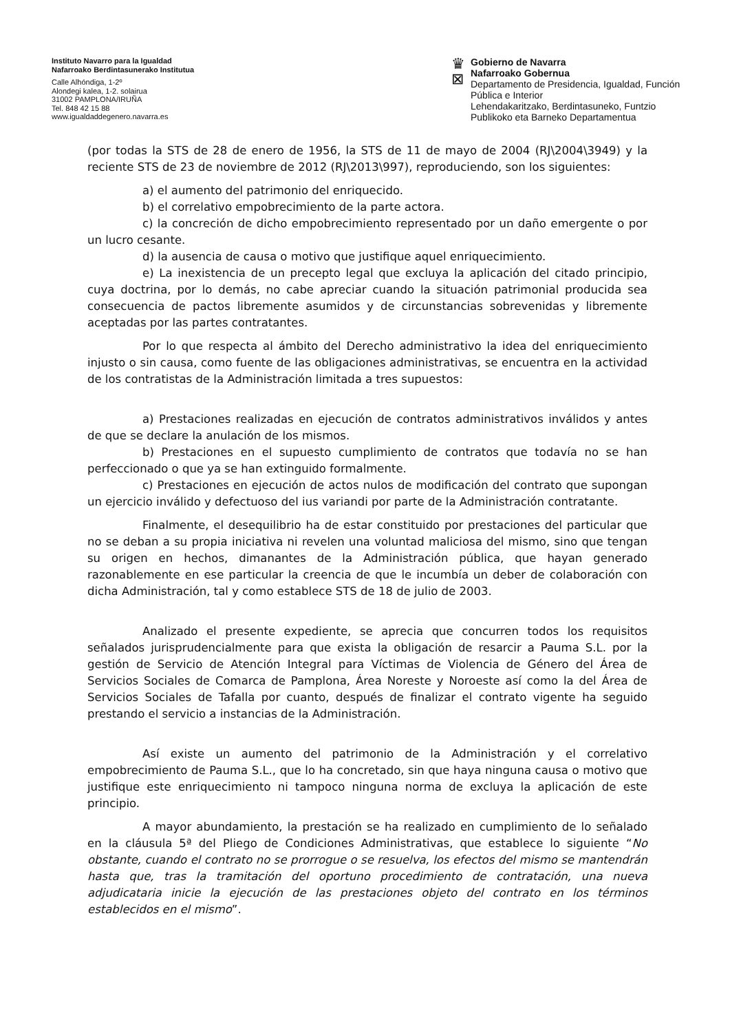Instituto Navarro para la Igualdad
Nafarroako Berdintasunerako Institutua
Calle Alhóndiga, 1-2º
Alondegi kalea, 1-2. solairua
31002 PAMPLONA/IRUÑA
Tel. 848 42 15 88
www.igualdaddegenero.navarra.es
♛
⊠
Gobierno de Navarra
Nafarroako Gobernua
Departamento de Presidencia, Igualdad, Función Pública e Interior
Lehendakaritzako, Berdintasuneko, Funtzio Publikoko eta Barneko Departamentua
(por todas la STS de 28 de enero de 1956, la STS de 11 de mayo de 2004 (RJ\2004\3949) y la reciente STS de 23 de noviembre de 2012 (RJ\2013\997), reproduciendo, son los siguientes:
a) el aumento del patrimonio del enriquecido.
b) el correlativo empobrecimiento de la parte actora.
c) la concreción de dicho empobrecimiento representado por un daño emergente o por un lucro cesante.
d) la ausencia de causa o motivo que justifique aquel enriquecimiento.
e) La inexistencia de un precepto legal que excluya la aplicación del citado principio, cuya doctrina, por lo demás, no cabe apreciar cuando la situación patrimonial producida sea consecuencia de pactos libremente asumidos y de circunstancias sobrevenidas y libremente aceptadas por las partes contratantes.
Por lo que respecta al ámbito del Derecho administrativo la idea del enriquecimiento injusto o sin causa, como fuente de las obligaciones administrativas, se encuentra en la actividad de los contratistas de la Administración limitada a tres supuestos:
a) Prestaciones realizadas en ejecución de contratos administrativos inválidos y antes de que se declare la anulación de los mismos.
b) Prestaciones en el supuesto cumplimiento de contratos que todavía no se han perfeccionado o que ya se han extinguido formalmente.
c) Prestaciones en ejecución de actos nulos de modificación del contrato que supongan un ejercicio inválido y defectuoso del ius variandi por parte de la Administración contratante.
Finalmente, el desequilibrio ha de estar constituido por prestaciones del particular que no se deban a su propia iniciativa ni revelen una voluntad maliciosa del mismo, sino que tengan su origen en hechos, dimanantes de la Administración pública, que hayan generado razonablemente en ese particular la creencia de que le incumbía un deber de colaboración con dicha Administración, tal y como establece STS de 18 de julio de 2003.
Analizado el presente expediente, se aprecia que concurren todos los requisitos señalados jurisprudencialmente para que exista la obligación de resarcir a Pauma S.L. por la gestión de Servicio de Atención Integral para Víctimas de Violencia de Género del Área de Servicios Sociales de Comarca de Pamplona, Área Noreste y Noroeste así como la del Área de Servicios Sociales de Tafalla por cuanto, después de finalizar el contrato vigente ha seguido prestando el servicio a instancias de la Administración.
Así existe un aumento del patrimonio de la Administración y el correlativo empobrecimiento de Pauma S.L., que lo ha concretado, sin que haya ninguna causa o motivo que justifique este enriquecimiento ni tampoco ninguna norma de excluya la aplicación de este principio.
A mayor abundamiento, la prestación se ha realizado en cumplimiento de lo señalado en la cláusula 5ª del Pliego de Condiciones Administrativas, que establece lo siguiente “No obstante, cuando el contrato no se prorrogue o se resuelva, los efectos del mismo se mantendrán hasta que, tras la tramitación del oportuno procedimiento de contratación, una nueva adjudicataria inicie la ejecución de las prestaciones objeto del contrato en los términos establecidos en el mismo”.